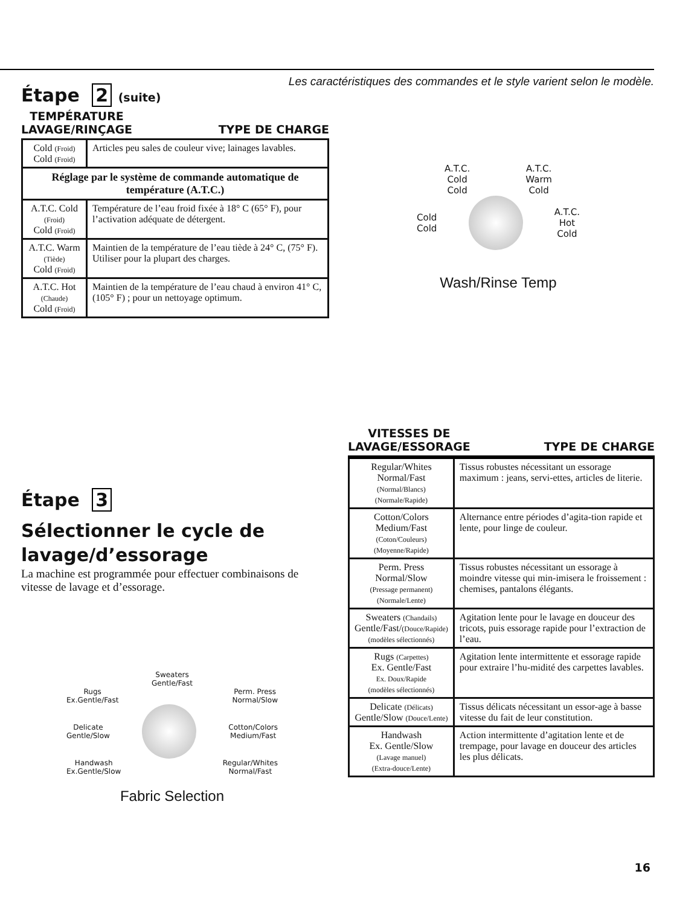Les caractéristiques des commandes et le style varient selon le modèle.
Étape 2 (suite)
TEMPÉRATURE
LAVAGE/RINÇAGE TYPE DE CHARGE
| Cold (Froid) Cold (Froid) | Articles peu sales de couleur vive; lainages lavables. |
| Réglage par le système de commande automatique de température (A.T.C.) | |
| A.T.C. Cold (Froid) Cold (Froid) | Température de l’eau froid fixée à 18° C (65° F), pour l’activation adéquate de détergent. |
| A.T.C. Warm (Tiède) Cold (Froid) | Maintien de la température de l’eau tiède à 24° C, (75° F). Utiliser pour la plupart des charges. |
| A.T.C. Hot (Chaude) Cold (Froid) | Maintien de la température de l’eau chaud à environ 41° C, (105° F) ; pour un nettoyage optimum. |
A.T.C.
Cold
Cold A.T.C.
Warm
Cold
Cold
Cold
A.T.C.
Hot
Cold
Wash/Rinse Temp
Étape 3
Sélectionner le cycle de lavage/d’essorage
La machine est programmée pour effectuer combinaisons de vitesse de lavage et d’essorage.
Sweaters
Gentle/Fast
Rugs
Ex.Gentle/Fast Perm. Press
Normal/Slow
Delicate
Gentle/Slow
Cotton/Colors
Medium/Fast
Handwash
Ex.Gentle/Slow Regular/Whites
Normal/Fast
Fabric Selection
VITESSES DE
LAVAGE/ESSORAGE TYPE DE CHARGE
| Regular/Whites Normal/Fast (Normal/Blancs) (Normale/Rapide) | Tissus robustes nécessitant un essorage maximum : jeans, servi-ettes, articles de literie. |
| Cotton/Colors Medium/Fast (Coton/Couleurs) (Moyenne/Rapide) | Alternance entre périodes d’agita-tion rapide et lente, pour linge de couleur. |
| Perm. Press Normal/Slow (Pressage permanent) (Normale/Lente) | Tissus robustes nécessitant un essorage à moindre vitesse qui min-imisera le froissement : chemises, pantalons élégants. |
| Sweaters (Chandails) Gentle/Fast/ (Douce/Rapide) (modèles sélectionnés) | Agitation lente pour le lavage en douceur des tricots, puis essorage rapide pour l’extraction de l’eau. |
| Rugs (Carpettes) Ex. Gentle/Fast Ex. Doux/Rapide (modèles sélectionnés) | Agitation lente intermittente et essorage rapide pour extraire l’hu-midité des carpettes lavables. |
| Delicate (Délicats) Gentle/Slow (Douce/Lente) | Tissus délicats nécessitant un essor-age à basse vitesse du fait de leur constitution. |
| Handwash Ex. Gentle/Slow (Lavage manuel) (Extra-douce/Lente) | Action intermittente d’agitation lente et de trempage, pour lavage en douceur des articles les plus délicats. |
16